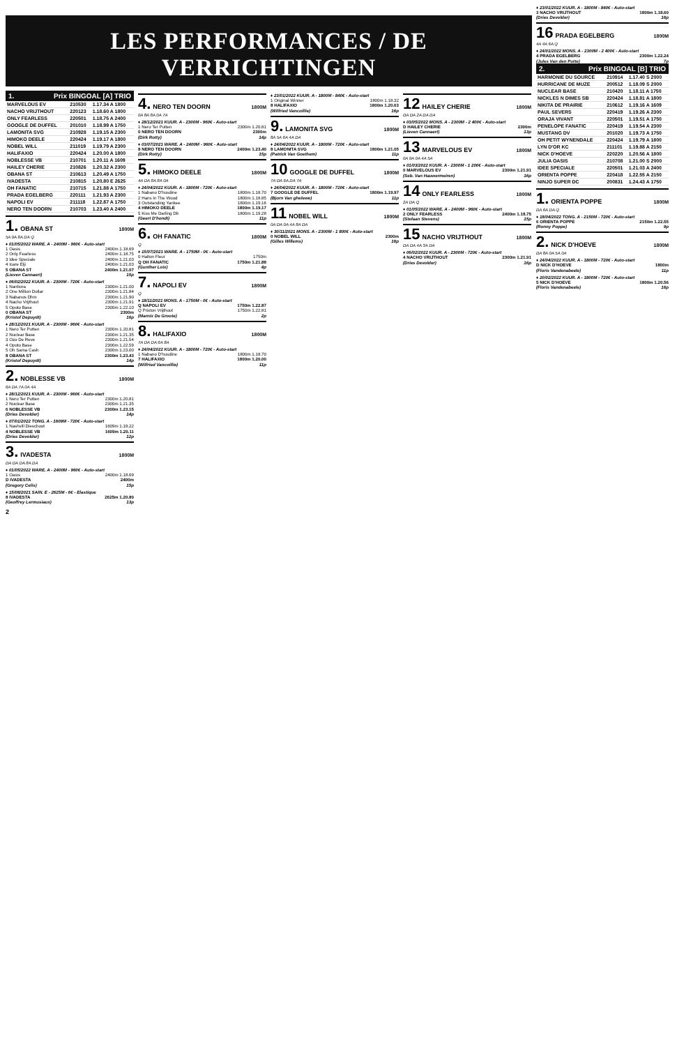LES PERFORMANCES / DE VERRICHTINGEN
1. Prix BINGOAL [A] TRIO
| MARVELOUS EV | 210530 | 1.17.34 A 1800 |
| NACHO VRIJTHOUT | 220123 | 1.18.60 A 1800 |
| ONLY FEARLESS | 220501 | 1.18.75 A 2400 |
| GOOGLE DE DUFFEL | 201010 | 1.18.99 A 1750 |
| LAMONITA SVG | 210928 | 1.19.15 A 2300 |
| HIMOKO DEELE | 220424 | 1.19.17 A 1800 |
| NOBEL WILL | 211019 | 1.19.79 A 2300 |
| HALIFAXIO | 220424 | 1.20.00 A 1800 |
| NOBLESSE VB | 210701 | 1.20.11 A 1609 |
| HAILEY CHERIE | 210826 | 1.20.32 A 2300 |
| OBANA ST | 210613 | 1.20.49 A 1750 |
| IVADESTA | 210815 | 1.20.80 E 2625 |
| OH FANATIC | 210715 | 1.21.88 A 1750 |
| PRADA EGELBERG | 220111 | 1.21.93 A 2300 |
| NAPOLI EV | 211118 | 1.22.87 A 1750 |
| NERO TEN DOORN | 210703 | 1.23.40 A 2400 |
1. OBANA ST 1800M
5A 0A 8A DA Q
♦ 01/05/2022 WARE. A - 2400M - 960€ - Auto-start
1 Oasis 2400m 1.18.69
2 Only Fearless 2400m 1.18.75
3 Idee Speciale 2400m 1.21.03
4 Icare Elji 2400m 1.21.03
5 OBANA ST 2400m 1.21.07
(Lieven Cannaert) 15p
♦ 06/02/2022 KUUR. A - 2300M - 720€ - Auto-start
1 Nanbora 2300m 1.21.00
2 One Million Dollar 2300m 1.21.84
3 Nabanos Dhm 2300m 1.21.90
4 Nacho Vrijthout 2300m 1.21.91
5 Opoto Base 2300m 1.22.10
0 OBANA ST 2300m
(Kristof Depuydt) 16p
♦ 28/12/2021 KUUR. A - 2300M - 960€ - Auto-start
1 Nero Ter Putten 2300m 1.20.81
2 Nuclear Base 2300m 1.21.35
3 Ozo De Reve 2300m 1.21.54
4 Opoto Base 2300m 1.22.59
5 Oh Sama Cash 2300m 1.23.00
8 OBANA ST 2300m 1.23.43
(Kristof Depuydt) 14p
2. NOBLESSE VB 1800M
6A DA 7A 0A 4A
♦ 28/12/2021 KUUR. A - 2300M - 960€ - Auto-start
1 Nero Ter Putten 2300m 1.20.81
2 Nuclear Base 2300m 1.21.35
6 NOBLESSE VB 2300m 1.23.15
(Dries Devolder) 14p
♦ 07/01/2022 TONG. A - 1609M - 720€ - Auto-start
1 Nashvill Dieschoot 1609m 1.19.22
4 NOBLESSE VB 1609m 1.20.11
(Dries Devolder) 12p
3. IVADESTA 1800M
DA DA DA 8A DA
♦ 01/05/2022 WARE. A - 2400M - 960€ - Auto-start
1 Oasis 2400m 1.18.69
D IVADESTA 2400m
(Gregory Celis) 15p
♦ 15/08/2021 SAIN. E - 2625M - 6€ - Elastique
8 IVADESTA 2625m 1.20.80
(Geoffrey Lermusiaux) 13p
2
4. NERO TEN DOORN 1800M
0A 8A 8A 0A 7A
♦ 28/12/2021 KUUR. A - 2300M - 960€ - Auto-start
1 Nero Ter Putten 2300m 1.20.81
0 NERO TEN DOORN 2300m
(Dirk Rotty) 14p
♦ 03/07/2021 WARE. A - 2400M - 960€ - Auto-start
8 NERO TEN DOORN 2400m 1.23.40
(Dirk Rotty) 15p
5. HIMOKO DEELE 1800M
4A DA 8A 8A 0A
♦ 24/04/2022 KUUR. A - 1800M - 720€ - Auto-start
1 Nabano D'husdine 1800m 1.18.70
2 Hans In The Wood 1800m 1.18.85
3 Outstanding Yankee 1800m 1.19.16
4 HIMOKO DEELE 1800m 1.19.17
5 Kiss Me Darling Db 1800m 1.19.28
(Geert D'hondt) 11p
6. OH FANATIC 1800M
Q
♦ 15/07/2021 WARE. A - 1750M - 0€ - Auto-start
0 Halton Fleur 1750m
Q OH FANATIC 1750m 1.21.88
(Gunther Loix) 4p
7. NAPOLI EV 1800M
Q
♦ 18/11/2021 MONS. A - 1750M - 0€ - Auto-start
Q NAPOLI EV 1750m 1.22.87
Q Prixton Vrijthout 1750m 1.22.81
(Marnix De Groote) 2p
8. HALIFAXIO 1800M
7A DA DA 6A 8A
♦ 24/04/2022 KUUR. A - 1800M - 720€ - Auto-start
1 Nabano D'husdine 1800m 1.18.70
7 HALIFAXIO 1800m 1.20.00
(Wilfried Vancoillie) 11p
♦ 23/01/2022 KUUR. A - 1800M - 840€ - Auto-start
1 Original Winner 1800m 1.18.32
8 HALIFAXIO 1800m 1.20.63
(Wilfried Vancoillie) 16p
9. LAMONITA SVG 1800M
8A 5A 6A 4A DA
♦ 24/04/2022 KUUR. A - 1800M - 720€ - Auto-start
8 LAMONITA SVG 1800m 1.21.05
(Patrick Van Goethem) 11p
10 GOOGLE DE DUFFEL 1800M
7A DA 6A DA 7A
♦ 24/04/2022 KUUR. A - 1800M - 720€ - Auto-start
7 GOOGLE DE DUFFEL 1800m 1.19.97
(Bjorn Van ghelewe) 11p
11 NOBEL WILL 1800M
0A DA 0A 4A 8A DA
♦ 30/11/2021 MONS. A - 2300M - 1 800€ - Auto-start
0 NOBEL WILL 2300m
(Gilles Willems) 16p
12 HAILEY CHERIE 1800M
DA DA 2A DA DA
♦ 03/05/2022 MONS. A - 2300M - 2 400€ - Auto-start
D HAILEY CHERIE 2300m
(Lieven Cannaert) 13p
13 MARVELOUS EV 1800M
0A 0A 0A 4A 5A
♦ 01/03/2022 KUUR. A - 2300M - 1 200€ - Auto-start
0 MARVELOUS EV 2300m 1.21.91
(Seb. Van Hauwermeiren) 16p
14 ONLY FEARLESS 1800M
2A DA Q
♦ 01/05/2022 WARE. A - 2400M - 960€ - Auto-start
2 ONLY FEARLESS 2400m 1.18.75
(Stefaan Stevens) 15p
15 NACHO VRIJTHOUT 1800M
DA DA 4A 3A DA
♦ 06/02/2022 KUUR. A - 2300M - 720€ - Auto-start
4 NACHO VRIJTHOUT 2300m 1.21.91
(Dries Devolder) 16p
♦ 23/01/2022 KUUR. A - 1800M - 840€ - Auto-start
3 NACHO VRIJTHOUT 1800m 1.18.60
(Dries Devolder) 16p
16 PRADA EGELBERG 1800M
4A 4A 6A Q
♦ 24/01/2022 MONS. A - 2300M - 2 400€ - Auto-start
4 PRADA EGELBERG 2300m 1.22.24
(Jules Van den Putte) 7p
2. Prix BINGOAL [B] TRIO
| HARMONIE DU SOURCE | 210914 | 1.17.40 S 2000 |
| HURRICANE DE MUZE | 200512 | 1.18.09 S 2000 |
| NUCLEAR BASE | 210420 | 1.18.11 A 1750 |
| NICKLES N DIMES SB | 220424 | 1.18.81 A 1800 |
| NIKITA DE PRAIRIE | 210612 | 1.19.16 A 1609 |
| PAUL SEVERS | 220419 | 1.19.26 A 2300 |
| ORAJA VIVANT | 220501 | 1.19.51 A 1750 |
| PENELOPE FANATIC | 220419 | 1.19.54 A 2300 |
| MUSTANG DV | 201020 | 1.19.73 A 1750 |
| OH PETIT WYNENDALE | 220424 | 1.19.79 A 1800 |
| LYN D'OR KC | 211101 | 1.19.88 A 2150 |
| NICK D'HOEVE | 220220 | 1.20.56 A 1800 |
| JULIA OASIS | 210708 | 1.21.00 S 2000 |
| IDEE SPECIALE | 220501 | 1.21.03 A 2400 |
| ORIENTA POPPE | 220418 | 1.22.55 A 2150 |
| NINJO SUPER DC | 200831 | 1.24.43 A 1750 |
1. ORIENTA POPPE 1800M
DA 6A DA Q
♦ 18/04/2022 TONG. A - 2150M - 720€ - Auto-start
6 ORIENTA POPPE 2150m 1.22.55
(Ronny Poppe) 9p
2. NICK D'HOEVE 1800M
DA 8A 0A 5A 0A
♦ 24/04/2022 KUUR. A - 1800M - 720€ - Auto-start
D NICK D'HOEVE 1800m
(Floris Vandenabeele) 11p
♦ 20/02/2022 KUUR. A - 1800M - 720€ - Auto-start
5 NICK D'HOEVE 1800m 1.20.56
(Floris Vandenabeele) 16p